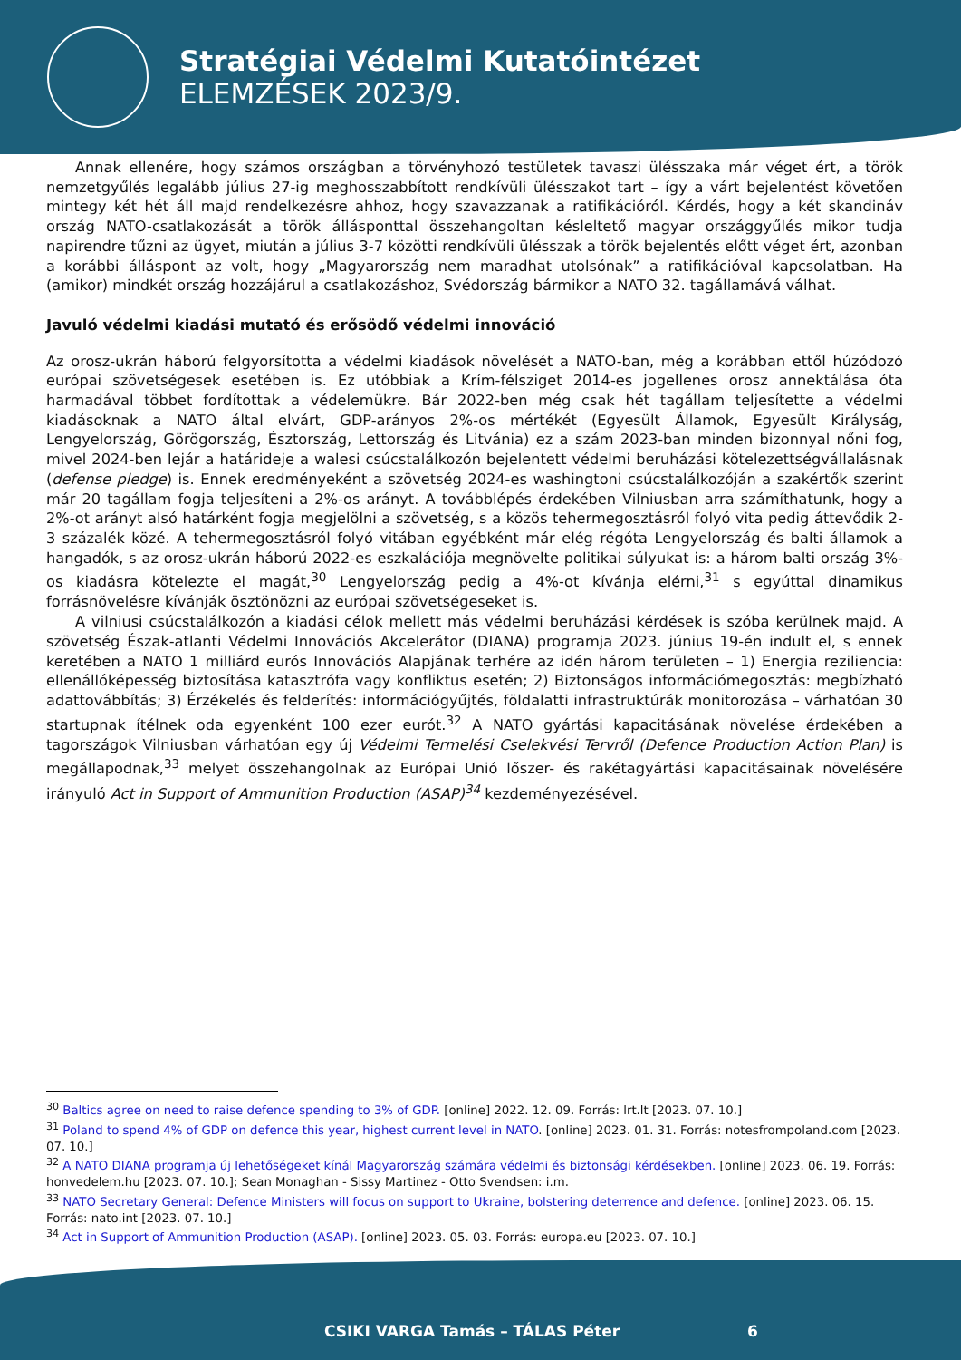Stratégiai Védelmi Kutatóintézet
ELEMZÉSEK 2023/9.
Annak ellenére, hogy számos országban a törvényhozó testületek tavaszi ülésszaka már véget ért, a török nemzetgyűlés legalább július 27-ig meghosszabbított rendkívüli ülésszakot tart – így a várt bejelentést követően mintegy két hét áll majd rendelkezésre ahhoz, hogy szavazzanak a ratifikációról. Kérdés, hogy a két skandináv ország NATO-csatlakozását a török állásponttal összehangoltan késleltető magyar országgyűlés mikor tudja napirendre tűzni az ügyet, miután a július 3-7 közötti rendkívüli ülésszak a török bejelentés előtt véget ért, azonban a korábbi álláspont az volt, hogy „Magyarország nem maradhat utolsónak” a ratifikációval kapcsolatban. Ha (amikor) mindkét ország hozzájárul a csatlakozáshoz, Svédország bármikor a NATO 32. tagállamává válhat.
Javuló védelmi kiadási mutató és erősödő védelmi innováció
Az orosz-ukrán háború felgyorsította a védelmi kiadások növelését a NATO-ban, még a korábban ettől húzódozó európai szövetségesek esetében is. Ez utóbbiak a Krím-félsziget 2014-es jogellenes orosz annektálása óta harmadával többet fordítottak a védelemükre. Bár 2022-ben még csak hét tagállam teljesítette a védelmi kiadásoknak a NATO által elvárt, GDP-arányos 2%-os mértékét (Egyesült Államok, Egyesült Királyság, Lengyelország, Görögország, Észtország, Lettország és Litvánia) ez a szám 2023-ban minden bizonnyal nőni fog, mivel 2024-ben lejár a határideje a walesi csúcstalálkozón bejelentett védelmi beruházási kötelezettségvállalásnak (defense pledge) is. Ennek eredményeként a szövetség 2024-es washingtoni csúcstalálkozóján a szakértők szerint már 20 tagállam fogja teljesíteni a 2%-os arányt. A továbblépés érdekében Vilniusban arra számíthatunk, hogy a 2%-ot arányt alsó határként fogja megjelölni a szövetség, s a közös tehermegosztásról folyó vita pedig áttevődik 2-3 százalék közé. A tehermegosztásról folyó vitában egyébként már elég régóta Lengyelország és balti államok a hangadók, s az orosz-ukrán háború 2022-es eszkalációja megnövelte politikai súlyukat is: a három balti ország 3%-os kiadásra kötelezte el magát,<sup>30</sup> Lengyelország pedig a 4%-ot kívánja elérni,<sup>31</sup> s egyúttal dinamikus forrásnövelésre kívánják ösztönözni az európai szövetségeseket is.
A vilniusi csúcstalálkozón a kiadási célok mellett más védelmi beruházási kérdések is szóba kerülnek majd. A szövetség Észak-atlanti Védelmi Innovációs Akcelerátor (DIANA) programja 2023. június 19-én indult el, s ennek keretében a NATO 1 milliárd eurós Innovációs Alapjának terhére az idén három területen – 1) Energia reziliencia: ellenállóképesség biztosítása katasztrófa vagy konfliktus esetén; 2) Biztonságos információmegosztás: megbízható adattovábbítás; 3) Érzékelés és felderítés: információgyűjtés, földalatti infrastruktúrák monitorozása – várhatóan 30 startupnak ítélnek oda egyenként 100 ezer eurót.<sup>32</sup> A NATO gyártási kapacitásának növelése érdekében a tagországok Vilniusban várhatóan egy új Védelmi Termelési Cselekvési Tervről (Defence Production Action Plan) is megállapodnak,<sup>33</sup> melyet összehangolnak az Európai Unió lőszer- és rakétagyártási kapacitásainak növelésére irányuló Act in Support of Ammunition Production (ASAP)<sup>34</sup> kezdeményezésével.
<sup>30</sup> Baltics agree on need to raise defence spending to 3% of GDP. [online] 2022. 12. 09. Forrás: lrt.lt [2023. 07. 10.]
<sup>31</sup> Poland to spend 4% of GDP on defence this year, highest current level in NATO. [online] 2023. 01. 31. Forrás: notesfrompoland.com [2023. 07. 10.]
<sup>32</sup> A NATO DIANA programja új lehetőségeket kínál Magyarország számára védelmi és biztonsági kérdésekben. [online] 2023. 06. 19. Forrás: honvedelem.hu [2023. 07. 10.]; Sean Monaghan - Sissy Martinez - Otto Svendsen: i.m.
<sup>33</sup> NATO Secretary General: Defence Ministers will focus on support to Ukraine, bolstering deterrence and defence. [online] 2023. 06. 15. Forrás: nato.int [2023. 07. 10.]
<sup>34</sup> Act in Support of Ammunition Production (ASAP). [online] 2023. 05. 03. Forrás: europa.eu [2023. 07. 10.]
CSIKI VARGA Tamás – TÁLAS Péter 6